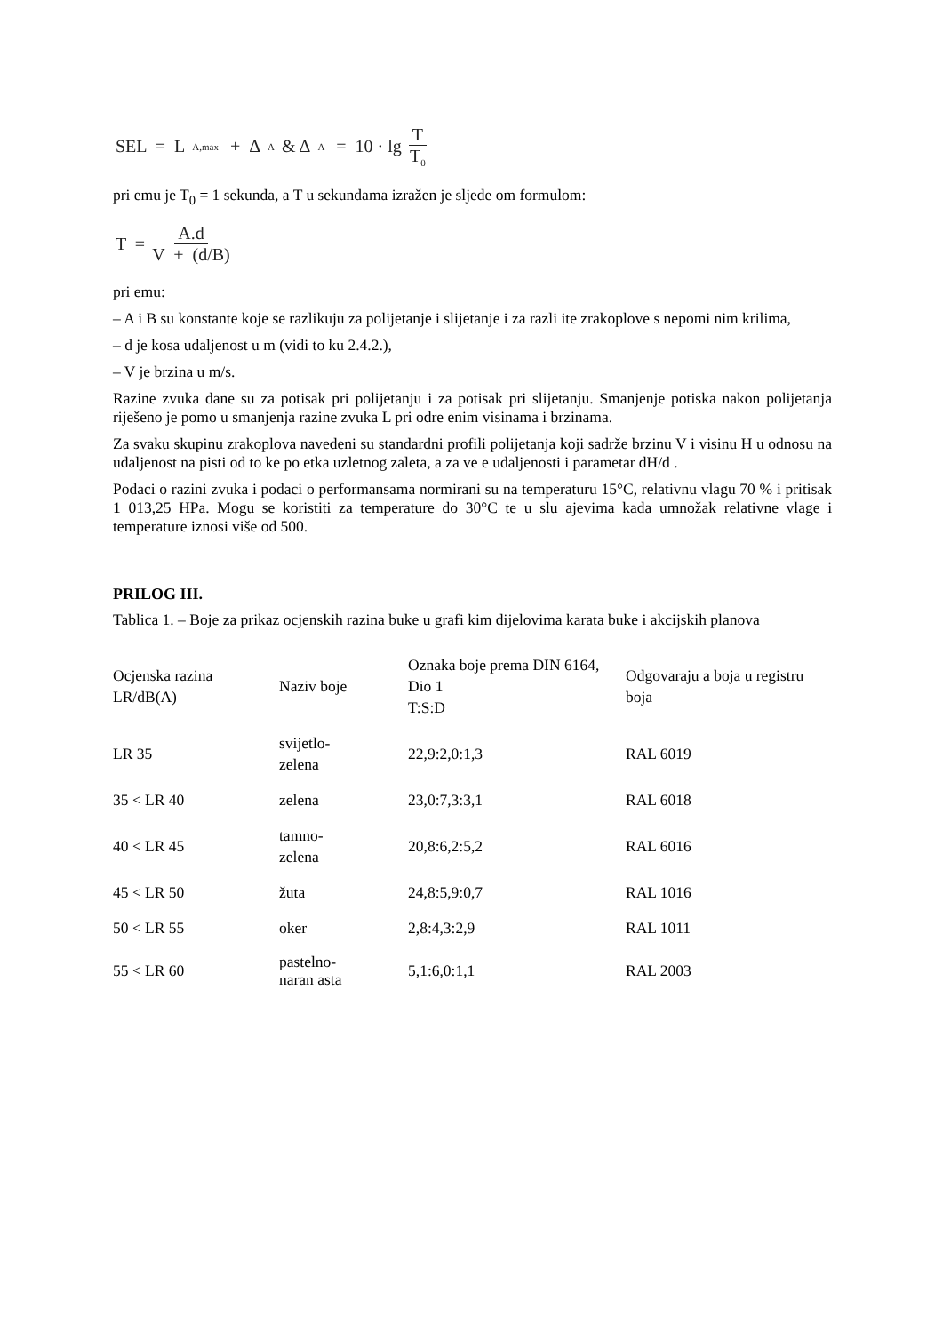SEL = L<sub>A,max</sub> + Δ<sub>A</sub> & Δ<sub>A</sub> = 10 · lg T T<sub>0</sub>
pri emu je T<sub>0</sub> = 1 sekunda, a T u sekundama izražen je sljede om formulom:
T = A.d V + (d/B)
pri emu:
– A i B su konstante koje se razlikuju za polijetanje i slijetanje i za razli ite zrakoplove s nepomi nim krilima,
– d je kosa udaljenost u m (vidi to ku 2.4.2.),
– V je brzina u m/s.
Razine zvuka dane su za potisak pri polijetanju i za potisak pri slijetanju. Smanjenje potiska nakon polijetanja riješeno je pomo u smanjenja razine zvuka L pri odre enim visinama i brzinama.
Za svaku skupinu zrakoplova navedeni su standardni profili polijetanja koji sadrže brzinu V i visinu H u odnosu na udaljenost na pisti od to ke po etka uzletnog zaleta, a za ve e udaljenosti i parametar dH/d .
Podaci o razini zvuka i podaci o performansama normirani su na temperaturu 15°C, relativnu vlagu 70 % i pritisak 1 013,25 HPa. Mogu se koristiti za temperature do 30°C te u slu ajevima kada umnožak relativne vlage i temperature iznosi više od 500.
PRILOG III.
Tablica 1. – Boje za prikaz ocjenskih razina buke u grafi kim dijelovima karata buke i akcijskih planova
| Ocjenska razina LR/dB(A) | Naziv boje | Oznaka boje prema DIN 6164, Dio 1 T:S:D | Odgovaraju a boja u registru boja |
| LR 35 | svijetlo- zelena | 22,9:2,0:1,3 | RAL 6019 |
| 35 < LR 40 | zelena | 23,0:7,3:3,1 | RAL 6018 |
| 40 < LR 45 | tamno- zelena | 20,8:6,2:5,2 | RAL 6016 |
| 45 < LR 50 | žuta | 24,8:5,9:0,7 | RAL 1016 |
| 50 < LR 55 | oker | 2,8:4,3:2,9 | RAL 1011 |
| 55 < LR 60 | pastelno- naran asta | 5,1:6,0:1,1 | RAL 2003 |